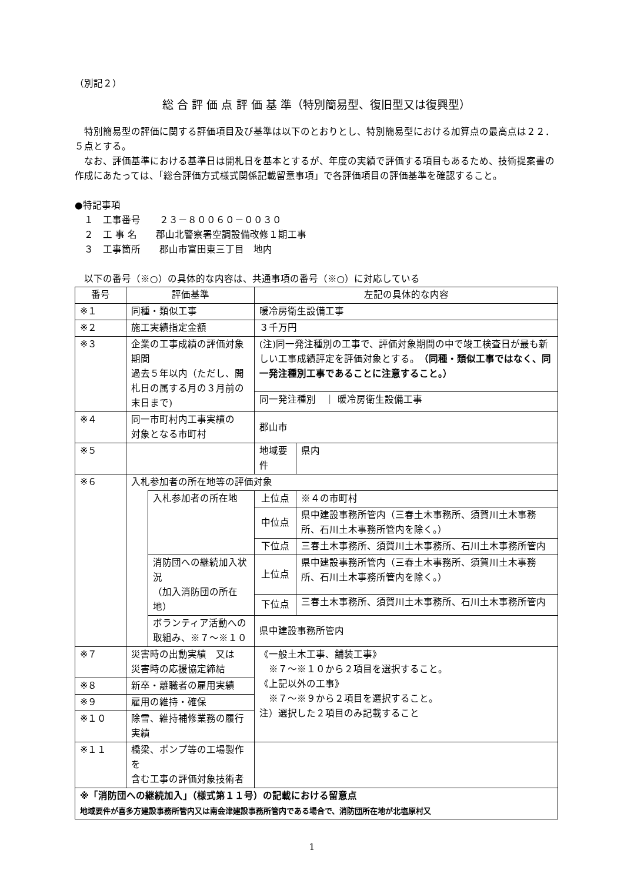（別記２）
総 合 評 価 点 評 価 基 準（特別簡易型、復旧型又は復興型）
　特別簡易型の評価に関する評価項目及び基準は以下のとおりとし、特別簡易型における加算点の最高点は２２．５点とする。
　なお、評価基準における基準日は開札日を基本とするが、年度の実績で評価する項目もあるため、技術提案書の作成にあたっては、「総合評価方式様式関係記載留意事項」で各評価項目の評価基準を確認すること。
●特記事項
　１　工事番号　　２３－８００６０－００３０
　２　工 事 名　　郡山北警察署空調設備改修１期工事
　３　工事箇所　　郡山市富田東三丁目　地内
　以下の番号（※○）の具体的な内容は、共通事項の番号（※○）に対応している
| 番号 | 評価基準 | | 左記の具体的な内容 | |
| ※１ | 同種・類似工事 | | 暖冷房衛生設備工事 | |
| ※２ | 施工実績指定金額 | | ３千万円 | |
| ※３ | 企業の工事成績の評価対象期間 過去５年以内（ただし、開札日の属する月の３月前の末日まで) | | (注)同一発注種別の工事で、評価対象期間の中で竣工検査日が最も新しい工事成績評定を評価対象とする。 （同種・類似工事ではなく、同一発注種別工事であることに注意すること。） | |
| | | | 同一発注種別 ｜ 暖冷房衛生設備工事 | |
| ※４ | 同一市町村内工事実績の 対象となる市町村 | | 郡山市 | |
| ※５ | | | 地域要件 | 県内 |
| ※６ | 入札参加者の所在地等の評価対象 | | | |
| | | 入札参加者の所在地 | 上位点 | ※４の市町村 |
| | | | 中位点 | 県中建設事務所管内（三春土木事務所、須賀川土木事務所、石川土木事務所管内を除く。） |
| | | | 下位点 | 三春土木事務所、須賀川土木事務所、石川土木事務所管内 |
| | | 消防団への継続加入状況 （加入消防団の所在地） | 上位点 | 県中建設事務所管内（三春土木事務所、須賀川土木事務所、石川土木事務所管内を除く。） |
| | | | 下位点 | 三春土木事務所、須賀川土木事務所、石川土木事務所管内 |
| | | ボランティア活動への 取組み、※７～※１０ | 県中建設事務所管内 | |
| ※７ | 災害時の出動実績 又は 災害時の応援協定締結 | | 《一般土木工事、舗装工事》 ※７～※１０から２項目を選択すること。 《上記以外の工事》 ※７～※９から２項目を選択すること。 注）選択した２項目のみ記載すること | |
| ※８ | 新卒・離職者の雇用実績 | | | |
| ※９ | 雇用の維持・確保 | | | |
| ※１０ | 除雪、維持補修業務の履行実績 | | | |
| ※１１ | 橋梁、ポンプ等の工場製作を 含む工事の評価対象技術者 | | | |
| ※「消防団への継続加入」（様式第１１号）の記載における留意点 地域要件が喜多方建設事務所管内又は南会津建設事務所管内である場合で、消防団所在地が北塩原村又 | | | | |
1